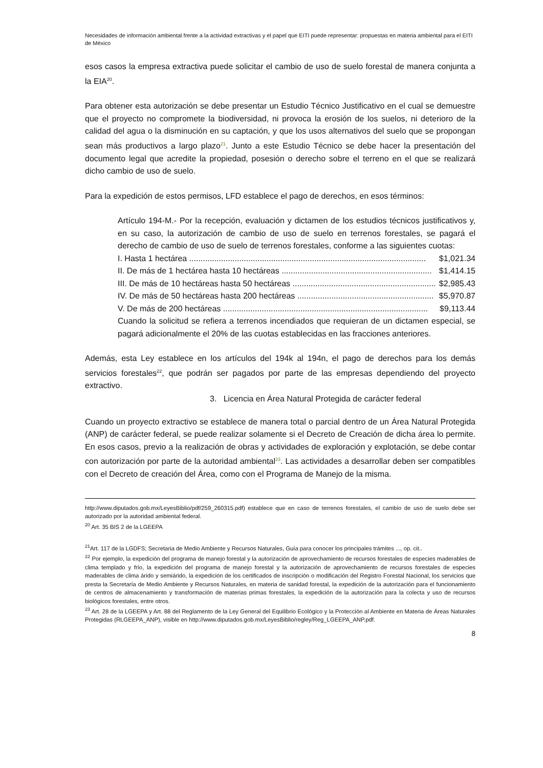Necesidades de información ambiental frente a la actividad extractivas y el papel que EITI puede representar: propuestas en materia ambiental para el EITI de México
esos casos la empresa extractiva puede solicitar el cambio de uso de suelo forestal de manera conjunta a la EIA<sup>20</sup>.
Para obtener esta autorización se debe presentar un Estudio Técnico Justificativo en el cual se demuestre que el proyecto no compromete la biodiversidad, ni provoca la erosión de los suelos, ni deterioro de la calidad del agua o la disminución en su captación, y que los usos alternativos del suelo que se propongan sean más productivos a largo plazo<sup>21</sup>. Junto a este Estudio Técnico se debe hacer la presentación del documento legal que acredite la propiedad, posesión o derecho sobre el terreno en el que se realizará dicho cambio de uso de suelo.
Para la expedición de estos permisos, LFD establece el pago de derechos, en esos términos:
Artículo 194-M.- Por la recepción, evaluación y dictamen de los estudios técnicos justificativos y, en su caso, la autorización de cambio de uso de suelo en terrenos forestales, se pagará el derecho de cambio de uso de suelo de terrenos forestales, conforme a las siguientes cuotas:
I. Hasta 1 hectárea ........................................................................................................ $1,021.34
II. De más de 1 hectárea hasta 10 hectáreas .................................................................. $1,414.15
III. De más de 10 hectáreas hasta 50 hectáreas ............................................................... $2,985.43
IV. De más de 50 hectáreas hasta 200 hectáreas ............................................................ $5,970.87
V. De más de 200 hectáreas .......................................................................................... $9,113.44
Cuando la solicitud se refiera a terrenos incendiados que requieran de un dictamen especial, se pagará adicionalmente el 20% de las cuotas establecidas en las fracciones anteriores.
Además, esta Ley establece en los artículos del 194k al 194n, el pago de derechos para los demás servicios forestales<sup>22</sup>, que podrán ser pagados por parte de las empresas dependiendo del proyecto extractivo.
3. Licencia en Área Natural Protegida de carácter federal
Cuando un proyecto extractivo se establece de manera total o parcial dentro de un Área Natural Protegida (ANP) de carácter federal, se puede realizar solamente si el Decreto de Creación de dicha área lo permite. En esos casos, previo a la realización de obras y actividades de exploración y explotación, se debe contar con autorización por parte de la autoridad ambiental<sup>23</sup>. Las actividades a desarrollar deben ser compatibles con el Decreto de creación del Área, como con el Programa de Manejo de la misma.
http://www.diputados.gob.mx/LeyesBiblio/pdf/259_260315.pdf) establece que en caso de terrenos forestales, el cambio de uso de suelo debe ser autorizado por la autoridad ambiental federal.
<sup>20</sup> Art. 35 BIS 2 de la LGEEPA
<sup>21</sup> Art. 117 de la LGDFS; Secretaria de Medio Ambiente y Recursos Naturales, Guía para conocer los principales trámites ..., op. cit..
<sup>22</sup> Por ejemplo, la expedición del programa de manejo forestal y la autorización de aprovechamiento de recursos forestales de especies maderables de clima templado y frío, la expedición del programa de manejo forestal y la autorización de aprovechamiento de recursos forestales de especies maderables de clima árido y semiárido, la expedición de los certificados de inscripción o modificación del Registro Forestal Nacional, los servicios que presta la Secretaría de Medio Ambiente y Recursos Naturales, en materia de sanidad forestal, la expedición de la autorización para el funcionamiento de centros de almacenamiento y transformación de materias primas forestales, la expedición de la autorización para la colecta y uso de recursos biológicos forestales, entre otros.
<sup>23</sup> Art. 28 de la LGEEPA y Art. 88 del Reglamento de la Ley General del Equilibrio Ecológico y la Protección al Ambiente en Materia de Áreas Naturales Protegidas (RLGEEPA_ANP), visible en http://www.diputados.gob.mx/LeyesBiblio/regley/Reg_LGEEPA_ANP.pdf.
8